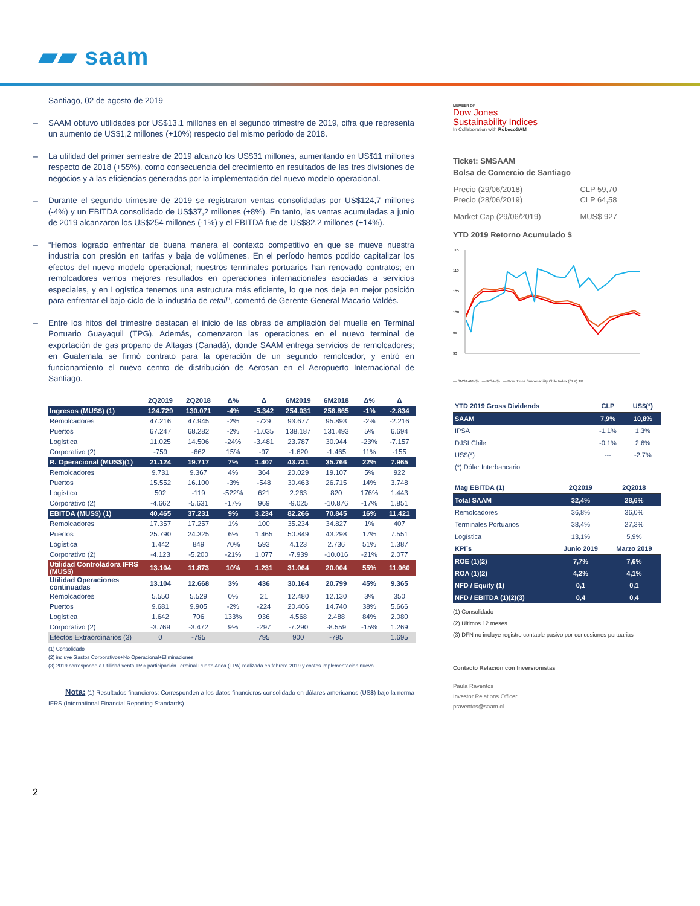▰▰ saam
Santiago, 02 de agosto de 2019
–
SAAM obtuvo utilidades por US$13,1 millones en el segundo trimestre de 2019, cifra que representa un aumento de US$1,2 millones (+10%) respecto del mismo periodo de 2018.
–
La utilidad del primer semestre de 2019 alcanzó los US$31 millones, aumentando en US$11 millones respecto de 2018 (+55%), como consecuencia del crecimiento en resultados de las tres divisiones de negocios y a las eficiencias generadas por la implementación del nuevo modelo operacional.
–
Durante el segundo trimestre de 2019 se registraron ventas consolidadas por US$124,7 millones (-4%) y un EBITDA consolidado de US$37,2 millones (+8%). En tanto, las ventas acumuladas a junio de 2019 alcanzaron los US$254 millones (-1%) y el EBITDA fue de US$82,2 millones (+14%).
–
“Hemos logrado enfrentar de buena manera el contexto competitivo en que se mueve nuestra industria con presión en tarifas y baja de volúmenes. En el período hemos podido capitalizar los efectos del nuevo modelo operacional; nuestros terminales portuarios han renovado contratos; en remolcadores vemos mejores resultados en operaciones internacionales asociadas a servicios especiales, y en Logística tenemos una estructura más eficiente, lo que nos deja en mejor posición para enfrentar el bajo ciclo de la industria de retail”, comentó de Gerente General Macario Valdés.
–
Entre los hitos del trimestre destacan el inicio de las obras de ampliación del muelle en Terminal Portuario Guayaquil (TPG). Además, comenzaron las operaciones en el nuevo terminal de exportación de gas propano de Altagas (Canadá), donde SAAM entrega servicios de remolcadores; en Guatemala se firmó contrato para la operación de un segundo remolcador, y entró en funcionamiento el nuevo centro de distribución de Aerosan en el Aeropuerto Internacional de Santiago.
| | 2Q2019 | 2Q2018 | Δ% | Δ | 6M2019 | 6M2018 | Δ% | Δ |
| Ingresos (MUS$) (1) | 124.729 | 130.071 | -4% | -5.342 | 254.031 | 256.865 | -1% | -2.834 |
| Remolcadores | 47.216 | 47.945 | -2% | -729 | 93.677 | 95.893 | -2% | -2.216 |
| Puertos | 67.247 | 68.282 | -2% | -1.035 | 138.187 | 131.493 | 5% | 6.694 |
| Logística | 11.025 | 14.506 | -24% | -3.481 | 23.787 | 30.944 | -23% | -7.157 |
| Corporativo (2) | -759 | -662 | 15% | -97 | -1.620 | -1.465 | 11% | -155 |
| R. Operacional (MUS$)(1) | 21.124 | 19.717 | 7% | 1.407 | 43.731 | 35.766 | 22% | 7.965 |
| Remolcadores | 9.731 | 9.367 | 4% | 364 | 20.029 | 19.107 | 5% | 922 |
| Puertos | 15.552 | 16.100 | -3% | -548 | 30.463 | 26.715 | 14% | 3.748 |
| Logística | 502 | -119 | -522% | 621 | 2.263 | 820 | 176% | 1.443 |
| Corporativo (2) | -4.662 | -5.631 | -17% | 969 | -9.025 | -10.876 | -17% | 1.851 |
| EBITDA (MUS$) (1) | 40.465 | 37.231 | 9% | 3.234 | 82.266 | 70.845 | 16% | 11.421 |
| Remolcadores | 17.357 | 17.257 | 1% | 100 | 35.234 | 34.827 | 1% | 407 |
| Puertos | 25.790 | 24.325 | 6% | 1.465 | 50.849 | 43.298 | 17% | 7.551 |
| Logística | 1.442 | 849 | 70% | 593 | 4.123 | 2.736 | 51% | 1.387 |
| Corporativo (2) | -4.123 | -5.200 | -21% | 1.077 | -7.939 | -10.016 | -21% | 2.077 |
| Utilidad Controladora IFRS (MUS$) | 13.104 | 11.873 | 10% | 1.231 | 31.064 | 20.004 | 55% | 11.060 |
| Utilidad Operaciones continuadas | 13.104 | 12.668 | 3% | 436 | 30.164 | 20.799 | 45% | 9.365 |
| Remolcadores | 5.550 | 5.529 | 0% | 21 | 12.480 | 12.130 | 3% | 350 |
| Puertos | 9.681 | 9.905 | -2% | -224 | 20.406 | 14.740 | 38% | 5.666 |
| Logística | 1.642 | 706 | 133% | 936 | 4.568 | 2.488 | 84% | 2.080 |
| Corporativo (2) | -3.769 | -3.472 | 9% | -297 | -7.290 | -8.559 | -15% | 1.269 |
| Efectos Extraordinarios (3) | 0 | -795 | | 795 | 900 | -795 | | 1.695 |
(1) Consolidado
(2) incluye Gastos Corporativos+No Operacional+Eliminaciones
(3) 2019 corresponde a Utilidad venta 15% participación Terminal Puerto Arica (TPA) realizada en febrero 2019 y costos implementacion nuevo
Nota: (1) Resultados financieros: Corresponden a los datos financieros consolidado en dólares americanos (US$) bajo la norma IFRS (International Financial Reporting Standards)
2
MEMBER OF
Dow Jones
Sustainability Indices
In Collaboration with RobecoSAM
Ticket: SMSAAM
Bolsa de Comercio de Santiago
| Precio (29/06/2018) | CLP 59,70 |
| Precio (28/06/2019) | CLP 64,58 |
| Market Cap (29/06/2019) | MUS$ 927 |
YTD 2019 Retorno Acumulado $
115
110
105
100
95
90
— SMSAAM ($) — IPSA ($) — Dow Jones Sustainability Chile Index (CLP) TR
| YTD 2019 Gross Dividends | CLP | US$(*) |
| SAAM | 7,9% | 10,8% |
| IPSA | -1,1% | 1,3% |
| DJSI Chile | -0,1% | 2,6% |
| US$(*) | --- | -2,7% |
| (*) Dólar Interbancario | | |
| Mag EBITDA (1) | 2Q2019 | 2Q2018 |
| Total SAAM | 32,4% | 28,6% |
| Remolcadores | 36,8% | 36,0% |
| Terminales Portuarios | 38,4% | 27,3% |
| Logística | 13,1% | 5,9% |
| KPI´s | Junio 2019 | Marzo 2019 |
| ROE (1)(2) | 7,7% | 7,6% |
| ROA (1)(2) | 4,2% | 4,1% |
| NFD / Equity (1) | 0,1 | 0,1 |
| NFD / EBITDA (1)(2)(3) | 0,4 | 0,4 |
(1) Consolidado
(2) Ultimos 12 meses
(3) DFN no incluye registro contable pasivo por concesiones portuarias
Contacto Relación con Inversionistas
Paula Raventós
Investor Relations Officer
praventos@saam.cl